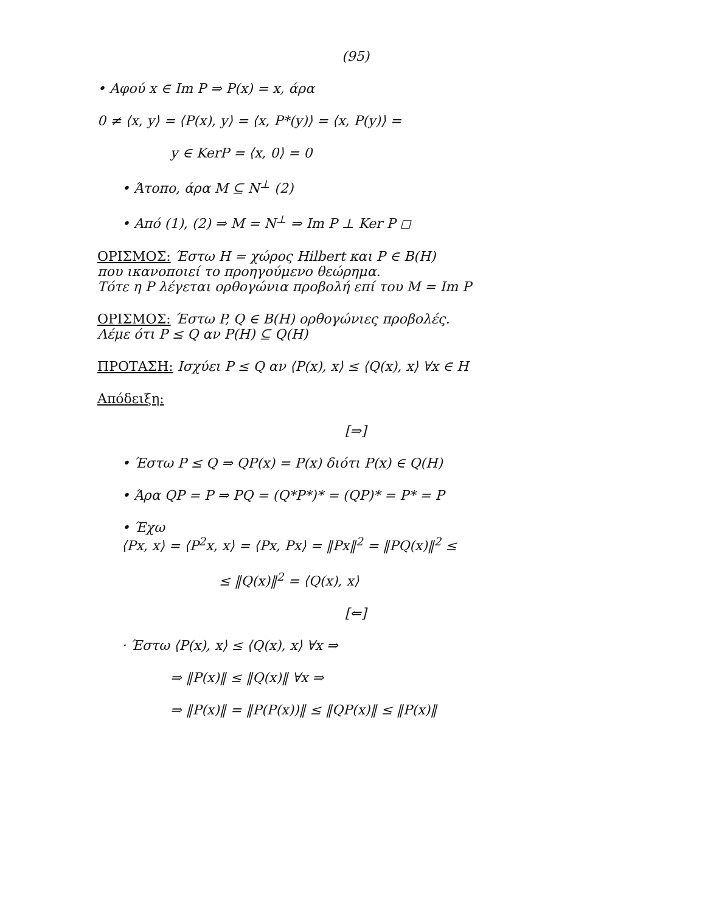(95)
• Αφού x ∈ Im P ⇒ P(x) = x, άρα
0 ≠ ⟨x, y⟩ = ⟨P(x), y⟩ = ⟨x, P*(y)⟩ = ⟨x, P(y)⟩ =
y ∈ KerP = ⟨x, 0⟩ = 0
• Άτοπο, άρα M ⊆ N<sup>⊥</sup> (2)
• Από (1), (2) ⇒ M = N<sup>⊥</sup> ⇒ Im P ⊥ Ker P ◻
ΟΡΙΣΜΟΣ: Έστω H = χώρος Hilbert και P ∈ B(H)
που ικανοποιεί το προηγούμενο θεώρημα.
Τότε η P λέγεται ορθογώνια προβολή επί του M = Im P
ΟΡΙΣΜΟΣ: Έστω P, Q ∈ B(H) ορθογώνιες προβολές.
Λέμε ότι P ≤ Q αν P(H) ⊆ Q(H)
ΠΡΟΤΑΣΗ: Ισχύει P ≤ Q αν ⟨P(x), x⟩ ≤ ⟨Q(x), x⟩ ∀x ∈ H
Απόδειξη:
[⇒]
• Έστω P ≤ Q ⇒ QP(x) = P(x) διότι P(x) ∈ Q(H)
• Άρα QP = P ⇒ PQ = (Q*P*)* = (QP)* = P* = P
• Έχω
⟨Px, x⟩ = ⟨P<sup>2</sup>x, x⟩ = ⟨Px, Px⟩ = ‖Px‖<sup>2</sup> = ‖PQ(x)‖<sup>2</sup> ≤
≤ ‖Q(x)‖<sup>2</sup> = ⟨Q(x), x⟩
[⇐]
· Έστω ⟨P(x), x⟩ ≤ ⟨Q(x), x⟩ ∀x ⇒
⇒ ‖P(x)‖ ≤ ‖Q(x)‖ ∀x ⇒
⇒ ‖P(x)‖ = ‖P(P(x))‖ ≤ ‖QP(x)‖ ≤ ‖P(x)‖